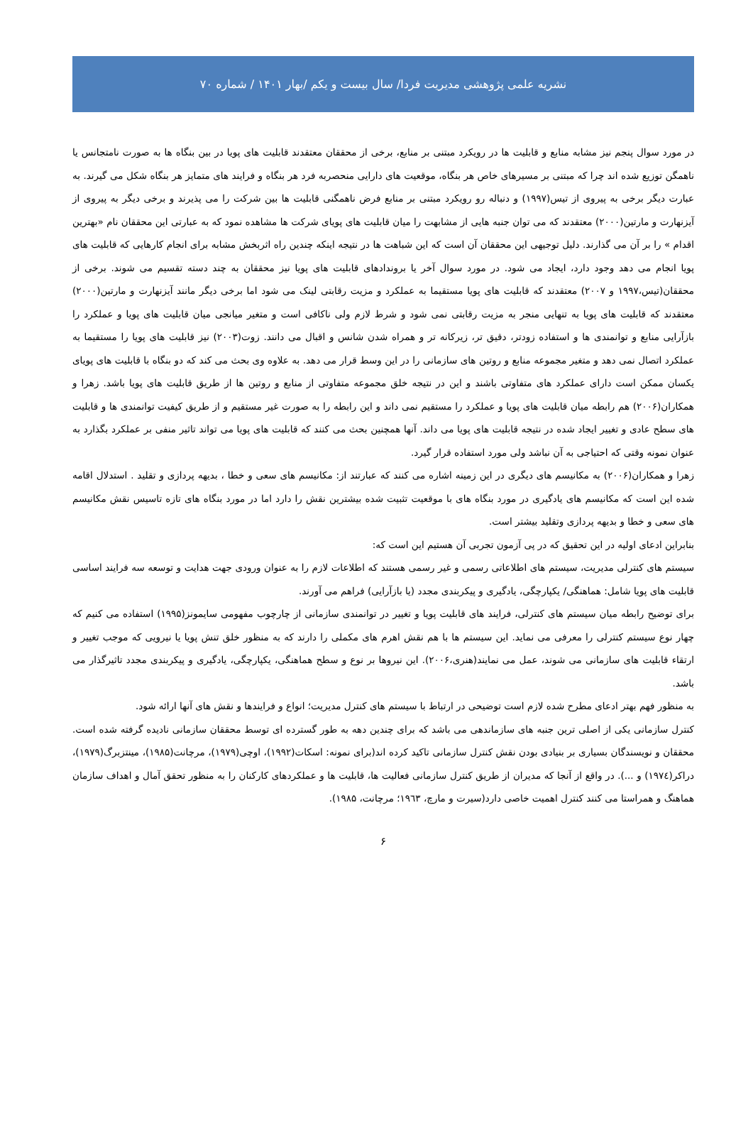نشریه علمی پژوهشی مدیریت فردا/ سال بیست و یکم /بهار ۱۴۰۱ / شماره ۷۰
در مورد سوال پنجم نیز مشابه منابع و قابلیت ها در رویکرد مبتنی بر منابع، برخی از محققان معتقدند قابلیت های پویا در بین بنگاه ها به صورت نامتجانس یا ناهمگن توزیع شده اند چرا که مبتنی بر مسیرهای خاص هر بنگاه، موقعیت های دارایی منحصربه فرد هر بنگاه و فرایند های متمایز هر بنگاه شکل می گیرند. به عبارت دیگر برخی به پیروی از تیس(۱۹۹۷) و دنباله رو رویکرد مبتنی بر منابع فرض ناهمگنی قابلیت ها بین شرکت را می پذیرند و برخی دیگر به پیروی از آیزنهارت و مارتین(۲۰۰۰) معتقدند که می توان جنبه هایی از مشابهت را میان قابلیت های پویای شرکت ها مشاهده نمود که به عبارتی این محققان نام «بهترین اقدام » را بر آن می گذارند. دلیل توجیهی این محققان آن است که این شباهت ها در نتیجه اینکه چندین راه اثربخش مشابه برای انجام کارهایی که قابلیت های پویا انجام می دهد وجود دارد، ایجاد می شود. در مورد سوال آخر یا بروندادهای قابلیت های پویا نیز محققان به چند دسته تقسیم می شوند. برخی از محققان(تیس،۱۹۹۷ و ۲۰۰۷) معتقدند که قابلیت های پویا مستقیما به عملکرد و مزیت رقابتی لینک می شود اما برخی دیگر مانند آیزنهارت و مارتین(۲۰۰۰) معتقدند که قابلیت های پویا به تنهایی منجر به مزیت رقابتی نمی شود و شرط لازم ولی ناکافی است و متغیر میانجی میان قابلیت های پویا و عملکرد را بازآرایی منابع و توانمندی ها و استفاده زودتر، دقیق تر، زیرکانه تر و همراه شدن شانس و اقبال می دانند. زوت(۲۰۰۳) نیز قابلیت های پویا را مستقیما به عملکرد اتصال نمی دهد و متغیر مجموعه منابع و روتین های سازمانی را در این وسط قرار می دهد. به علاوه وی بحث می کند که دو بنگاه با قابلیت های پویای یکسان ممکن است دارای عملکرد های متفاوتی باشند و این در نتیجه خلق مجموعه متفاوتی از منابع و روتین ها از طریق قابلیت های پویا باشد. زهرا و همکاران(۲۰۰۶) هم رابطه میان قابلیت های پویا و عملکرد را مستقیم نمی داند و این رابطه را به صورت غیر مستقیم و از طریق کیفیت توانمندی ها و قابلیت های سطح عادی و تغییر ایجاد شده در نتیجه قابلیت های پویا می داند. آنها همچنین بحث می کنند که قابلیت های پویا می تواند تاثیر منفی بر عملکرد بگذارد به عنوان نمونه وقتی که احتیاجی به آن نباشد ولی مورد استفاده قرار گیرد.
زهرا و همکاران(۲۰۰۶) به مکانیسم های دیگری در این زمینه اشاره می کنند که عبارتند از: مکانیسم های سعی و خطا ، بدیهه پردازی و تقلید . استدلال اقامه شده این است که مکانیسم های یادگیری در مورد بنگاه های با موقعیت تثبیت شده بیشترین نقش را دارد اما در مورد بنگاه های تازه تاسیس نقش مکانیسم های سعی و خطا و بدیهه پردازی وتقلید بیشتر است.
بنابراین ادعای اولیه در این تحقیق که در پی آزمون تجربی آن هستیم این است که:
سیستم های کنترلی مدیریت، سیستم های اطلاعاتی رسمی و غیر رسمی هستند که اطلاعات لازم را به عنوان ورودی جهت هدایت و توسعه سه فرایند اساسی قابلیت های پویا شامل: هماهنگی/ یکپارچگی، یادگیری و پیکربندی مجدد (یا بازآرایی) فراهم می آورند.
برای توضیح رابطه میان سیستم های کنترلی، فرایند های قابلیت پویا و تغییر در توانمندی سازمانی از چارچوب مفهومی سایمونز(۱۹۹۵) استفاده می کنیم که چهار نوع سیستم کنترلی را معرفی می نماید. این سیستم ها با هم نقش اهرم های مکملی را دارند که به منظور خلق تنش پویا یا نیرویی که موجب تغییر و ارتقاء قابلیت های سازمانی می شوند، عمل می نمایند(هنری،۲۰۰۶). این نیروها بر نوع و سطح هماهنگی، یکپارچگی، یادگیری و پیکربندی مجدد تاثیرگذار می باشد.
به منظور فهم بهتر ادعای مطرح شده لازم است توضیحی در ارتباط با سیستم های کنترل مدیریت؛ انواع و فرایندها و نقش های آنها ارائه شود.
کنترل سازمانی یکی از اصلی ترین جنبه های سازماندهی می باشد که برای چندین دهه به طور گسترده ای توسط محققان سازمانی نادیده گرفته شده است. محققان و نویسندگان بسیاری بر بنیادی بودن نقش کنترل سازمانی تاکید کرده اند(برای نمونه: اسکات(۱۹۹۲)، اوچی(۱۹۷۹)، مرچانت(۱۹۸۵)، مینتزبرگ(۱۹۷۹)، دراکر(۱۹۷٤) و ...). در واقع از آنجا که مدیران از طریق کنترل سازمانی فعالیت ها، قابلیت ها و عملکردهای کارکنان را به منظور تحقق آمال و اهداف سازمان هماهنگ و همراستا می کنند کنترل اهمیت خاصی دارد(سیرت و مارچ، ۱۹٦۳؛ مرچانت، ۱۹۸۵).
۶